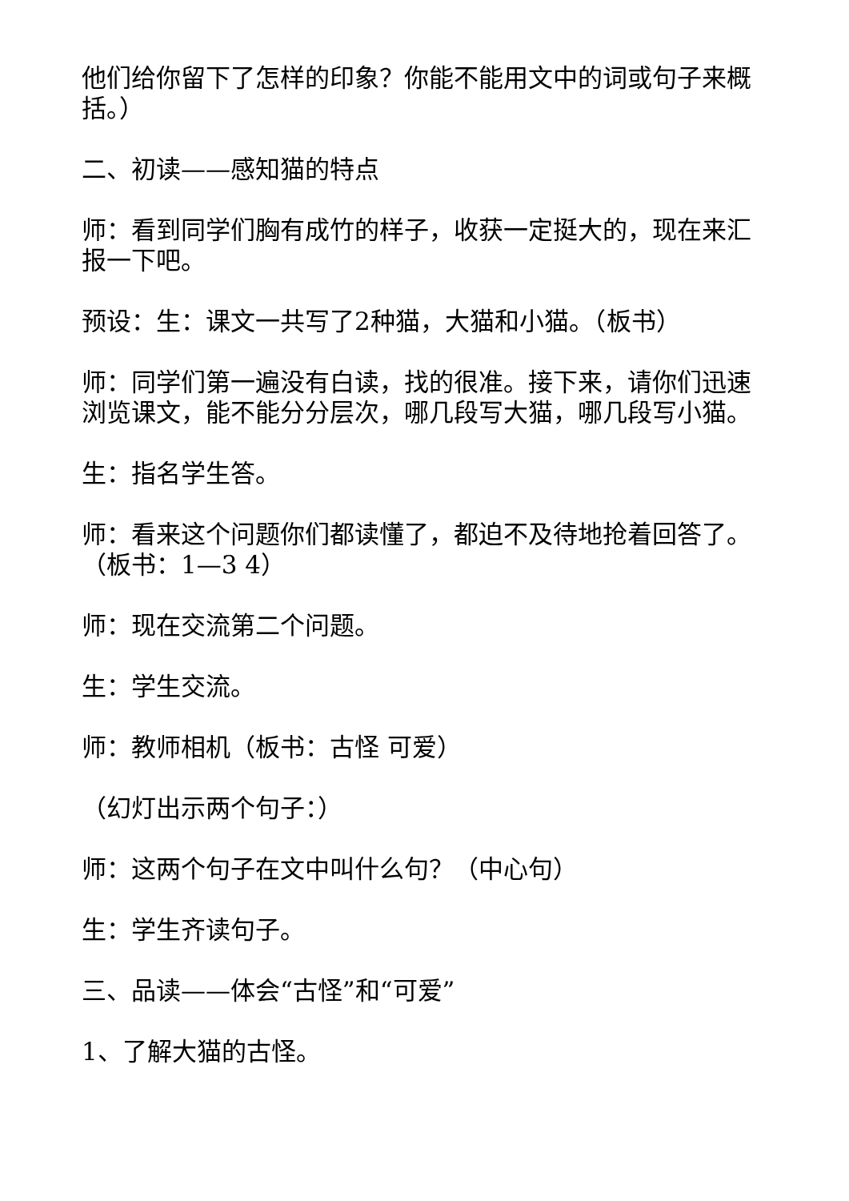他们给你留下了怎样的印象？你能不能用文中的词或句子来概括。）
二、初读——感知猫的特点
师：看到同学们胸有成竹的样子，收获一定挺大的，现在来汇报一下吧。
预设：生：课文一共写了2种猫，大猫和小猫。（板书）
师：同学们第一遍没有白读，找的很准。接下来，请你们迅速浏览课文，能不能分分层次，哪几段写大猫，哪几段写小猫。
生：指名学生答。
师：看来这个问题你们都读懂了，都迫不及待地抢着回答了。（板书：1—3 4）
师：现在交流第二个问题。
生：学生交流。
师：教师相机（板书：古怪 可爱）
（幻灯出示两个句子：）
师：这两个句子在文中叫什么句？（中心句）
生：学生齐读句子。
三、品读——体会“古怪”和“可爱”
1、了解大猫的古怪。